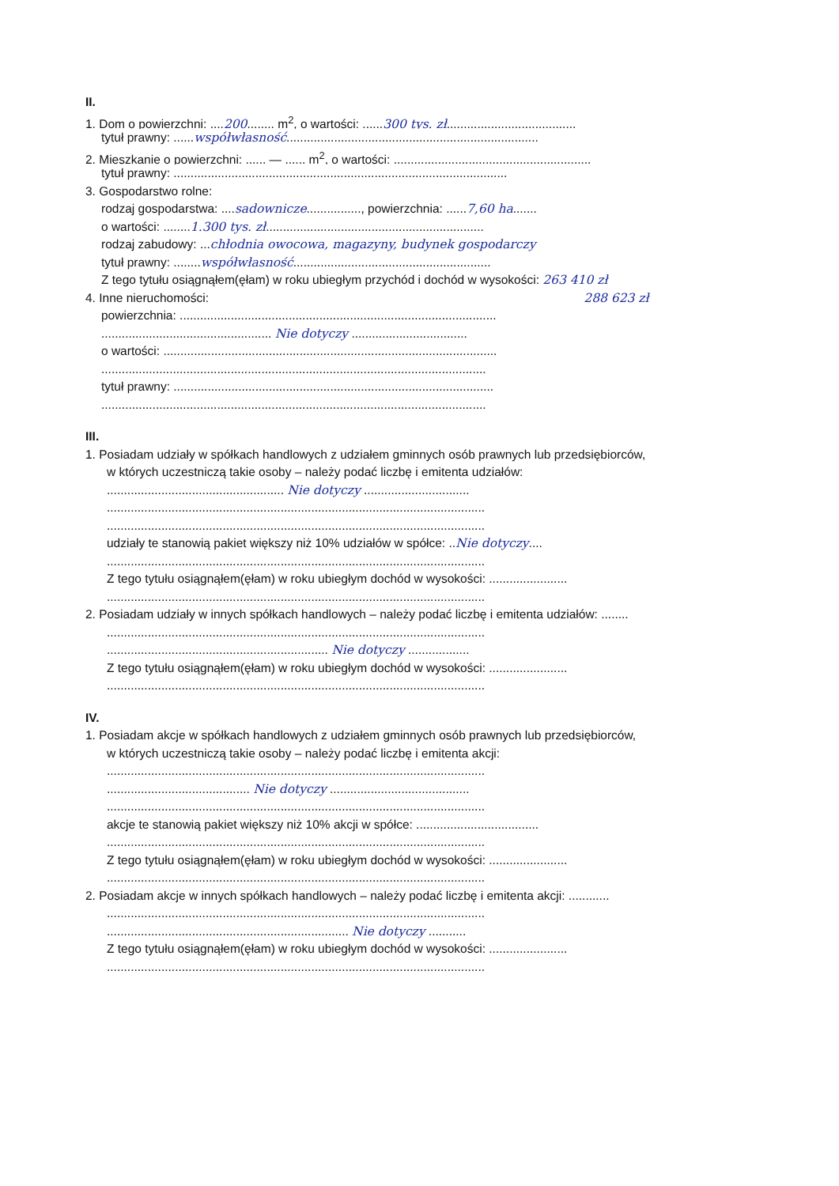II.
1. Dom o powierzchni: ....200........ m<sup>2</sup>, o wartości: ......300 tys. zł......................................
tytuł prawny: ......współwłasność..........................................................................
2. Mieszkanie o powierzchni: ...... — ...... m<sup>2</sup>, o wartości: ..........................................................
tytuł prawny: ..................................................................................................
3. Gospodarstwo rolne:
rodzaj gospodarstwa: ....sadownicze................, powierzchnia: ......7,60 ha.......
o wartości: ........1.300 tys. zł................................................................
rodzaj zabudowy: ...chłodnia owocowa, magazyny, budynek gospodarczy
tytuł prawny: ........współwłasność..........................................................
Z tego tytułu osiągnąłem(ęłam) w roku ubiegłym przychód i dochód w wysokości: 263 410 zł
4. Inne nieruchomości: 288 623 zł
powierzchnia: .............................................................................................
.................................................. Nie dotyczy ..................................
o wartości: ..................................................................................................
.................................................................................................................
tytuł prawny: ..............................................................................................
.................................................................................................................
III.
1. Posiadam udziały w spółkach handlowych z udziałem gminnych osób prawnych lub przedsiębiorców,
w których uczestniczą takie osoby – należy podać liczbę i emitenta udziałów:
.................................................... Nie dotyczy ...............................
...............................................................................................................
...............................................................................................................
udziały te stanowią pakiet większy niż 10% udziałów w spółce: ..Nie dotyczy....
...............................................................................................................
Z tego tytułu osiągnąłem(ęłam) w roku ubiegłym dochód w wysokości: .......................
...............................................................................................................
2. Posiadam udziały w innych spółkach handlowych – należy podać liczbę i emitenta udziałów: ........
...............................................................................................................
................................................................. Nie dotyczy ..................
Z tego tytułu osiągnąłem(ęłam) w roku ubiegłym dochód w wysokości: .......................
...............................................................................................................
IV.
1. Posiadam akcje w spółkach handlowych z udziałem gminnych osób prawnych lub przedsiębiorców,
w których uczestniczą takie osoby – należy podać liczbę i emitenta akcji:
...............................................................................................................
.......................................... Nie dotyczy .........................................
...............................................................................................................
akcje te stanowią pakiet większy niż 10% akcji w spółce: ....................................
...............................................................................................................
Z tego tytułu osiągnąłem(ęłam) w roku ubiegłym dochód w wysokości: .......................
...............................................................................................................
2. Posiadam akcje w innych spółkach handlowych – należy podać liczbę i emitenta akcji: ............
...............................................................................................................
....................................................................... Nie dotyczy ...........
Z tego tytułu osiągnąłem(ęłam) w roku ubiegłym dochód w wysokości: .......................
...............................................................................................................